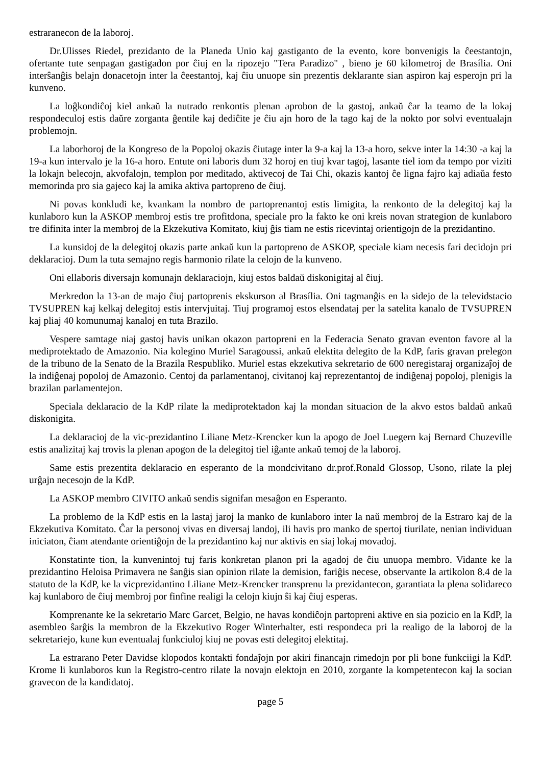estraranecon de la laboroj.
Dr.Ulisses Riedel, prezidanto de la Planeda Unio kaj gastiganto de la evento, kore bonvenigis la ĉeestantojn, ofertante tute senpagan gastigadon por ĉiuj en la ripozejo "Tera Paradizo" , bieno je 60 kilometroj de Brasília. Oni interŝanĝis belajn donacetojn inter la ĉeestantoj, kaj ĉiu unuope sin prezentis deklarante sian aspiron kaj esperojn pri la kunveno.
La loĝkondiĉoj kiel ankaŭ la nutrado renkontis plenan aprobon de la gastoj, ankaŭ ĉar la teamo de la lokaj respondeculoj estis daŭre zorganta ĝentile kaj dediĉite je ĉiu ajn horo de la tago kaj de la nokto por solvi eventualajn problemojn.
La laborhoroj de la Kongreso de la Popoloj okazis ĉiutage inter la 9-a kaj la 13-a horo, sekve inter la 14:30 -a kaj la 19-a kun intervalo je la 16-a horo. Entute oni laboris dum 32 horoj en tiuj kvar tagoj, lasante tiel iom da tempo por viziti la lokajn belecojn, akvofalojn, templon por meditado, aktivecoj de Tai Chi, okazis kantoj ĉe ligna fajro kaj adiaŭa festo memorinda pro sia gajeco kaj la amika aktiva partopreno de ĉiuj.
Ni povas konkludi ke, kvankam la nombro de partoprenantoj estis limigita, la renkonto de la delegitoj kaj la kunlaboro kun la ASKOP membroj estis tre profitdona, speciale pro la fakto ke oni kreis novan strategion de kunlaboro tre difinita inter la membroj de la Ekzekutiva Komitato, kiuj ĝis tiam ne estis ricevintaj orientigojn de la prezidantino.
La kunsidoj de la delegitoj okazis parte ankaŭ kun la partopreno de ASKOP, speciale kiam necesis fari decidojn pri deklaracioj. Dum la tuta semajno regis harmonio rilate la celojn de la kunveno.
Oni ellaboris diversajn komunajn deklaraciojn, kiuj estos baldaŭ diskonigitaj al ĉiuj.
Merkredon la 13-an de majo ĉiuj partoprenis ekskurson al Brasília. Oni tagmanĝis en la sidejo de la televidstacio TVSUPREN kaj kelkaj delegitoj estis intervjuitaj. Tiuj programoj estos elsendataj per la satelita kanalo de TVSUPREN kaj pliaj 40 komunumaj kanaloj en tuta Brazilo.
Vespere samtage niaj gastoj havis unikan okazon partopreni en la Federacia Senato gravan eventon favore al la mediprotektado de Amazonio. Nia kolegino Muriel Saragoussi, ankaŭ elektita delegito de la KdP, faris gravan prelegon de la tribuno de la Senato de la Brazila Respubliko. Muriel estas ekzekutiva sekretario de 600 neregistaraj organizaĵoj de la indiĝenaj popoloj de Amazonio. Centoj da parlamentanoj, civitanoj kaj reprezentantoj de indiĝenaj popoloj, plenigis la brazilan parlamentejon.
Speciala deklaracio de la KdP rilate la mediprotektadon kaj la mondan situacion de la akvo estos baldaŭ ankaŭ diskonigita.
La deklaracioj de la vic-prezidantino Liliane Metz-Krencker kun la apogo de Joel Luegern kaj Bernard Chuzeville estis analizitaj kaj trovis la plenan apogon de la delegitoj tiel iĝante ankaŭ temoj de la laboroj.
Same estis prezentita deklaracio en esperanto de la mondcivitano dr.prof.Ronald Glossop, Usono, rilate la plej urĝajn necesojn de la KdP.
La ASKOP membro CIVITO ankaŭ sendis signifan mesaĝon en Esperanto.
La problemo de la KdP estis en la lastaj jaroj la manko de kunlaboro inter la naŭ membroj de la Estraro kaj de la Ekzekutiva Komitato. Ĉar la personoj vivas en diversaj landoj, ili havis pro manko de spertoj tiurilate, nenian individuan iniciaton, ĉiam atendante orientiĝojn de la prezidantino kaj nur aktivis en siaj lokaj movadoj.
Konstatinte tion, la kunvenintoj tuj faris konkretan planon pri la agadoj de ĉiu unuopa membro. Vidante ke la prezidantino Heloisa Primavera ne ŝanĝis sian opinion rilate la demision, fariĝis necese, observante la artikolon 8.4 de la statuto de la KdP, ke la vicprezidantino Liliane Metz-Krencker transprenu la prezidantecon, garantiata la plena solidareco kaj kunlaboro de ĉiuj membroj por finfine realigi la celojn kiujn ŝi kaj ĉiuj esperas.
Komprenante ke la sekretario Marc Garcet, Belgio, ne havas kondiĉojn partopreni aktive en sia pozicio en la KdP, la asembleo ŝarĝis la membron de la Ekzekutivo Roger Winterhalter, esti respondeca pri la realigo de la laboroj de la sekretariejo, kune kun eventualaj funkciuloj kiuj ne povas esti delegitoj elektitaj.
La estrarano Peter Davidse klopodos kontakti fondaĵojn por akiri financajn rimedojn por pli bone funkciigi la KdP. Krome li kunlaboros kun la Registro-centro rilate la novajn elektojn en 2010, zorgante la kompetentecon kaj la socian gravecon de la kandidatoj.
page 5